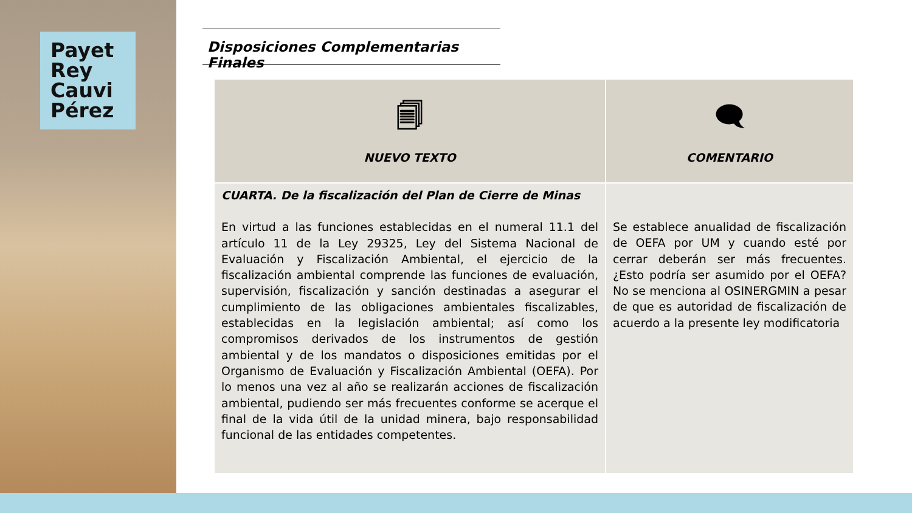Payet
Rey
Cauvi
Pérez
Disposiciones Complementarias Finales
| 🗐 NUEVO TEXTO | 🗨 COMENTARIO |
| --- | --- |
| CUARTA. De la fiscalización del Plan de Cierre de Minas En virtud a las funciones establecidas en el numeral 11.1 del artículo 11 de la Ley 29325, Ley del Sistema Nacional de Evaluación y Fiscalización Ambiental, el ejercicio de la fiscalización ambiental comprende las funciones de evaluación, supervisión, fiscalización y sanción destinadas a asegurar el cumplimiento de las obligaciones ambientales fiscalizables, establecidas en la legislación ambiental; así como los compromisos derivados de los instrumentos de gestión ambiental y de los mandatos o disposiciones emitidas por el Organismo de Evaluación y Fiscalización Ambiental (OEFA). Por lo menos una vez al año se realizarán acciones de fiscalización ambiental, pudiendo ser más frecuentes conforme se acerque el final de la vida útil de la unidad minera, bajo responsabilidad funcional de las entidades competentes. | Se establece anualidad de fiscalización de OEFA por UM y cuando esté por cerrar deberán ser más frecuentes. ¿Esto podría ser asumido por el OEFA? No se menciona al OSINERGMIN a pesar de que es autoridad de fiscalización de acuerdo a la presente ley modificatoria |